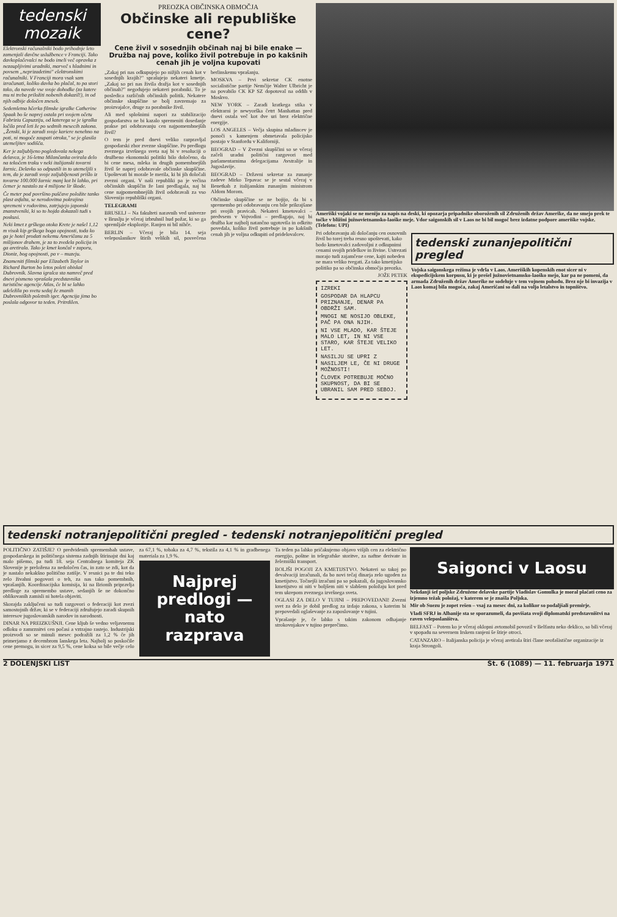tedenski mozaik
Elektronski računalniki bodo prihodnje leto zamenjali davčne uslužbence v Franciji. Tako davkoplačevalci ne bodo imeli več opravka z nezaupljivimi uradniki, marveč s hladnimi in povsem „neprizadetimi" elektronskimi računalniki. V Franciji mora vsak sam izračunati, koliko davka bo plačal, to pa stori tako, da navede vse svoje dohodke (za katere mu ni treba priložiti nobenih dokazil!), in od njih odbije določen znesek.
Sedemletna hčerka filmske igralke Catherine Spaak bo še naprej ostala pri svojem očetu Fabriziu Capuzziju, od katerega se je igralka ločila pred leti že po sedmih mesecih zakona. „Ženski, ki je zaradi svoje kariere nenehno na poti, ni mogoče zaupati otroka," se je glasila utemeljitev sodišča.
Ker je zaljubljeno pogledovala nekega delavca, je 16-letna Milančanka ovirala delo na tekočem traku v neki italijanski tovarni žarnic. Delavko so odpustili in to utemeljili s tem, da je zaradi svoje zaljubljenosti prišlo iz tovarne 100.000 žarnic manj kot bi lahko, pri čemer je nastalo za 4 milijone lir škode.
Če meter pod površino puščave položite tanko plast asfalta, se nerodovitna pokrajina spremeni v rodovitno, zatrjujejo japonski znanstveniki, ki so to hojda dokazali tudi s poskusi.
Neki kmet z grškega otoka Krete je našel 1,12 m visok kip grškega boga opojnosti, toda ko ga je hotel prodati nekemu Američanu za 5 milijonov drahem, je za to zvedela policija in ga aretirala. Tako je kmet končal v zaporu, Dioniz, bog opojnosti, pa v – muzeju.
Znameniti filmski par Elizabeth Taylor in Richard Burton bo letos poleti obiskal Dubrovnik. Slavna igralca sta namreč pred dnevi pismeno vprašala predstavnika turistične agencije Atlas, če bi se lahko udeležila po svetu sedaj že znanih Dubrovniških poletnih iger. Agencija jima bo poslala odgovor ta teden. Pritrdilen.
PREOZKA OBČINSKA OBMOČJA
Občinske ali republiške cene?
Cene živil v sosednjih občinah naj bi bile enake — Družba naj pove, koliko živil potrebuje in po kakšnih cenah jih je voljna kupovati
„Zakaj pri nas odkupujejo po nižjih cenah kot v sosednjih krajih?" sprašujejo nekateri kmetje. „Zakaj so pri nas živila dražja kot v sosednjih občinah?" negodujejo nekateri porabniki. To je posledica različnih občinskih politik. Nekatere občinske skupščine se bolj zavzemajo za proizvajalce, druge za porabnike živil.
Ali med splošnimi napori za stabilizacijo gospodarstva ne bi kazalo spremeniti dosedanje prakse pri odobravanju cen najpomembnejših živil?
O tem je pred dnevi veliko razpravljal gospodarski zbor zvezne skupščine. Po predlogu zveznega izvršnega sveta naj bi v resoluciji o družbeno ekonomski politiki bilo določeno, da bi cene mesa, mleka in drugih pomembnejših živil še naprej odobravale občinske skupščine. Upoštevati bi morale le merila, ki bi jih določali zvezni organi. V naši republiki pa je večina občinskih skupščin že lani predlagala, naj bi cene najpomembnejših živil odobravali za vso Slovenijo republiški organi.
TELEGRAMI
BRUSELJ – Na fakulteti naravnih ved univerze v Bruslju je včeraj izbruhnil hud požar, ki so ga spremljale eksplozije. Ranjen ni bil nihče.
BERLIN – Včeraj je bila 14. seja veleposlanikov štirih velikih sil, posvečena berlinskemu vprašanju.
MOSKVA – Prvi sekretar CK enotne socialistične partije Nemčije Walter Ulbricht je na povabilo CK KP SZ dopotoval na oddih v Moskvo.
NEW YORK – Zaradi kratkega stika v elektrarni je newyorška četrt Manhattan pred dnevi ostala več kot dve uri brez električne energije.
LOS ANGELES – Večja skupina mladincev je ponoči s kamenjem obmetavala policijsko postajo v Stanfordu v Kaliforniji.
BEOGRAD – V Zvezni skupščini so se včeraj začeli uradni politični razgovori med parlamentarnima delegacijama Avstralije in Jugoslavije.
BEOGRAD – Državni sekretar za zunanje zadeve Mirko Tepavac se je sestal včeraj v Benetkah z italijanskim zunanjim ministrom Aldom Morom.
Občinske skupščine se ne bojijo, da bi s spremembo pri odobravanju cen bile prikrajšane pri svojih pravicah. Nekateri kmetovalci – predvsem v Vojvodini – predlagajo, naj bi družba kar najbolj natančno ugotovila in odkrito povedala, koliko živil potrebuje in po kakšnih cenah jih je voljna odkupiti od pridelovalcev.
Ameriški vojaki se ne menijo za napis na deski, ki opozarja pripadnike oboroženih sil Združenih držav Amerike, da ne smejo prek te točke v bližini južnovietnamsko-laoške meje. Vdor saigonskih sil v Laos ne bi bil mogoč brez izdatne podpore ameriške vojske. (Telefoto: UPI)
Pri odobravanju ali določanju cen osnovnih živil bo torej treba resno upoštevati, kako bodo kmetovalci zadovoljni z odkupnimi cenami svojih pridelkov in živine. Ustrezati morajo tudi zajamčene cene, kajti nobeden ne mara veliko tvegati. Za tako kmetijsko politiko pa so občinska območja preozka.
JOŽE PETEK
IZREKI
GOSPODAR DA HLAPCU PRIZNANJE, DENAR PA OBDRŽI SAM.
MNOGI NE NOSIJO OBLEKE, PAČ PA ONA NJIH.
NI VSE MLADO, KAR ŠTEJE MALO LET, IN NI VSE STARO, KAR ŠTEJE VELIKO LET.
NASILJU SE UPRI Z NASILJEM LE, ČE NI DRUGE MOŽNOSTI!
ČLOVEK POTREBUJE MOČNO SKUPNOST, DA BI SE UBRANIL SAM PRED SEBOJ.
tedenski zunanjepolitični pregled
Vojska saigonskega režima je vdrla v Laos. Ameriških kopenskih enot sicer ni v ekspedicijskem korpusu, ki je prešel južnovietnamsko-laoško mejo, kar pa ne pomeni, da armada Združenih držav Amerike ne sodeluje v tem vojnem pohodu. Brez nje bi invazija v Laos komaj bila mogoča, zakaj Američani so dali na voljo letalstvo in topništvo.
tedenski notranjepolitični pregled - tedenski notranjepolitični pregled
POLITIČNO ZATIŠJE? O predvidenih spremembah ustave, gospodarskega in političnega sistema zadnjih štirinajst dni kaj malo pišemo, pa tudi 18. seja Centralnega komiteja ZK Slovenije je preložena za nedoločen čas, in zato se zdi, kot da je nastalo nekakšno politično zatišje. V resnici pa te dni teko zelo živahni pogovori o teh, za nas tako pomembnih, vprašanjih. Koordinacijska komisija, ki na Brionih pripravlja predloge za spremembo ustave, sedanjih še ne dokončno oblikovanih zamisli ni hotela objaviti.
Skorajda zaključeni so tudi razgovori o federaciji kot zvezi samostojnih držav, ki se v federaciji združujejo zaradi skupnih interesov jugoslovanskih narodov in narodnosti.
DINAR NA PREIZKUŠNJI. Cene kljub še vedno veljavnemu odloku o zamrznitvi cen počasi a vztrajno rastejo. Industrijski proizvodi so se minuli mesec podražili za 1,2 % če jih primerjamo z decembrom lanskega leta. Najbolj so poskočile cene premogu, in sicer za 9,5 %, cene koksa so bile večje celo za 67,1 %, tobaka za 4,7 %, tekstila za 4,1 % in gradbenega materiala za 1,9 %.
Najprej predlogi — nato razprava
Ta teden pa lahko pričakujemo objavo višjih cen za električno energijo, poštne in telegrafske storitve, za naftne derivate in železniški transport.
BOLJŠI POGOJI ZA KMETIJSTVO. Nekateri so takoj po devalvaciji izračunali, da bo novi tečaj dinarja zelo ugoden za kmetijstvo. Točnejši izračuni pa so pokazali, da jugoslovansko kmetijstvo ni niti v boljšem niti v slabšem položaju kot pred tem ukrepom zveznega izvršnega sveta.
OGLASI ZA DELO V TUJINI – PREPOVEDANI! Zvezni svet za delo je dobil predlog za izdajo zakona, s katerim bi prepovedali oglaševanje za zaposlovanje v tujini.
Vprašanje je, če lahko s takim zakonom odhajanje strokovnjakov v tujino preprečimo.
Saigonci v Laosu
Nekdanji šef poljske Združene delavske partije Vladislav Gomulka je moral plačati ceno za izjemno težak položaj, v katerem se je znašla Poljska.
Mir ob Suezu je zopet rešen – vsaj za mesec dni, za kolikor so podaljšali premirje.
Vladi SFRJ in Albanije sta se sporazumeli, da povišata svoji diplomatski predstavništvi na raven veleposlaništva.
BELFAST – Potem ko je včeraj oklopni avtomobil povozil v Belfastu neko deklico, so bili včeraj v spopadu na severnem Irskem ranjeni še štirje otroci.
CATANZARO – Italijanska policija je včeraj aretirala štiri člane neofašistične organizacije iz kraja Strongoli.
2 DOLENJSKI LIST Št. 6 (1089) — 11. februarja 1971